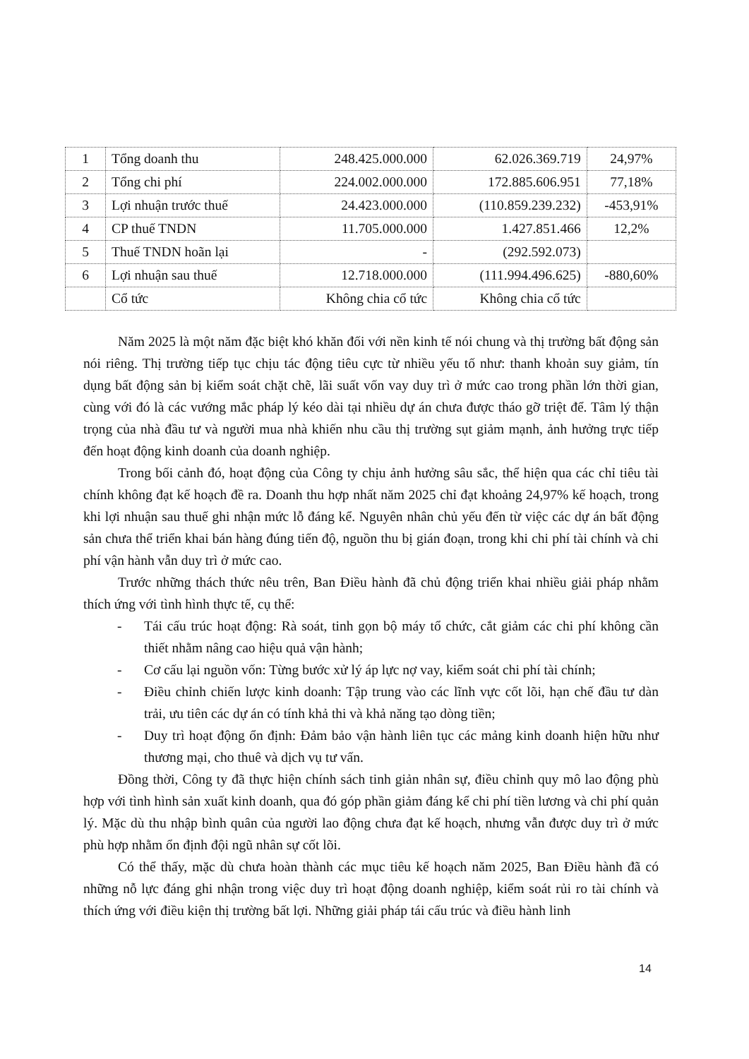| 1 | Tổng doanh thu | 248.425.000.000 | 62.026.369.719 | 24,97% |
| 2 | Tổng chi phí | 224.002.000.000 | 172.885.606.951 | 77,18% |
| 3 | Lợi nhuận trước thuế | 24.423.000.000 | (110.859.239.232) | -453,91% |
| 4 | CP thuế TNDN | 11.705.000.000 | 1.427.851.466 | 12,2% |
| 5 | Thuế TNDN hoãn lại | - | (292.592.073) | |
| 6 | Lợi nhuận sau thuế | 12.718.000.000 | (111.994.496.625) | -880,60% |
| | Cổ tức | Không chia cổ tức | Không chia cổ tức | |
Năm 2025 là một năm đặc biệt khó khăn đối với nền kinh tế nói chung và thị trường bất động sản nói riêng. Thị trường tiếp tục chịu tác động tiêu cực từ nhiều yếu tố như: thanh khoản suy giảm, tín dụng bất động sản bị kiểm soát chặt chẽ, lãi suất vốn vay duy trì ở mức cao trong phần lớn thời gian, cùng với đó là các vướng mắc pháp lý kéo dài tại nhiều dự án chưa được tháo gỡ triệt để. Tâm lý thận trọng của nhà đầu tư và người mua nhà khiến nhu cầu thị trường sụt giảm mạnh, ảnh hưởng trực tiếp đến hoạt động kinh doanh của doanh nghiệp.
Trong bối cảnh đó, hoạt động của Công ty chịu ảnh hưởng sâu sắc, thể hiện qua các chỉ tiêu tài chính không đạt kế hoạch đề ra. Doanh thu hợp nhất năm 2025 chỉ đạt khoảng 24,97% kế hoạch, trong khi lợi nhuận sau thuế ghi nhận mức lỗ đáng kể. Nguyên nhân chủ yếu đến từ việc các dự án bất động sản chưa thể triển khai bán hàng đúng tiến độ, nguồn thu bị gián đoạn, trong khi chi phí tài chính và chi phí vận hành vẫn duy trì ở mức cao.
Trước những thách thức nêu trên, Ban Điều hành đã chủ động triển khai nhiều giải pháp nhằm thích ứng với tình hình thực tế, cụ thể:
- Tái cấu trúc hoạt động: Rà soát, tinh gọn bộ máy tổ chức, cắt giảm các chi phí không cần thiết nhằm nâng cao hiệu quả vận hành;
- Cơ cấu lại nguồn vốn: Từng bước xử lý áp lực nợ vay, kiểm soát chi phí tài chính;
- Điều chỉnh chiến lược kinh doanh: Tập trung vào các lĩnh vực cốt lõi, hạn chế đầu tư dàn trải, ưu tiên các dự án có tính khả thi và khả năng tạo dòng tiền;
- Duy trì hoạt động ổn định: Đảm bảo vận hành liên tục các mảng kinh doanh hiện hữu như thương mại, cho thuê và dịch vụ tư vấn.
Đồng thời, Công ty đã thực hiện chính sách tinh giản nhân sự, điều chỉnh quy mô lao động phù hợp với tình hình sản xuất kinh doanh, qua đó góp phần giảm đáng kể chi phí tiền lương và chi phí quản lý. Mặc dù thu nhập bình quân của người lao động chưa đạt kế hoạch, nhưng vẫn được duy trì ở mức phù hợp nhằm ổn định đội ngũ nhân sự cốt lõi.
Có thể thấy, mặc dù chưa hoàn thành các mục tiêu kế hoạch năm 2025, Ban Điều hành đã có những nỗ lực đáng ghi nhận trong việc duy trì hoạt động doanh nghiệp, kiểm soát rủi ro tài chính và thích ứng với điều kiện thị trường bất lợi. Những giải pháp tái cấu trúc và điều hành linh
14